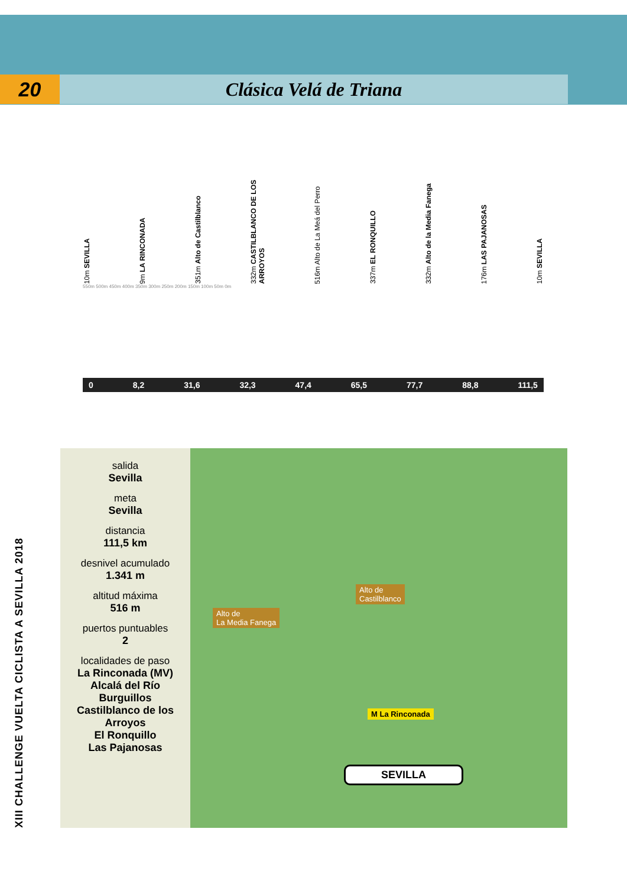20 Clásica Velá de Triana
10m SEVILLA 9m LA RINCONADA 351m Alto de Castilblanco 332m CASTILBLANCO DE LOS ARROYOS 516m Alto de La Meá del Perro 337m EL RONQUILLO 332m Alto de la Media Fanega 176m LAS PAJANOSAS 10m SEVILLA
550m 500m 450m 400m 350m 300m 250m 200m 150m 100m 50m 0m
0 8,2 31,6 32,3 47,4 65,5 77,7 88,8 111,5
XIII CHALLENGE VUELTA CICLISTA A SEVILLA 2018
salida
Sevilla
meta
Sevilla
distancia
111,5 km
desnivel acumulado
1.341 m
altitud máxima
516 m
puertos puntuables
2
localidades de paso
La Rinconada (MV)
Alcalá del Río
Burguillos
Castilblanco de los Arroyos
El Ronquillo
Las Pajanosas
Alto de
Castilblanco
Alto de
La Media Fanega
M La Rinconada
SEVILLA